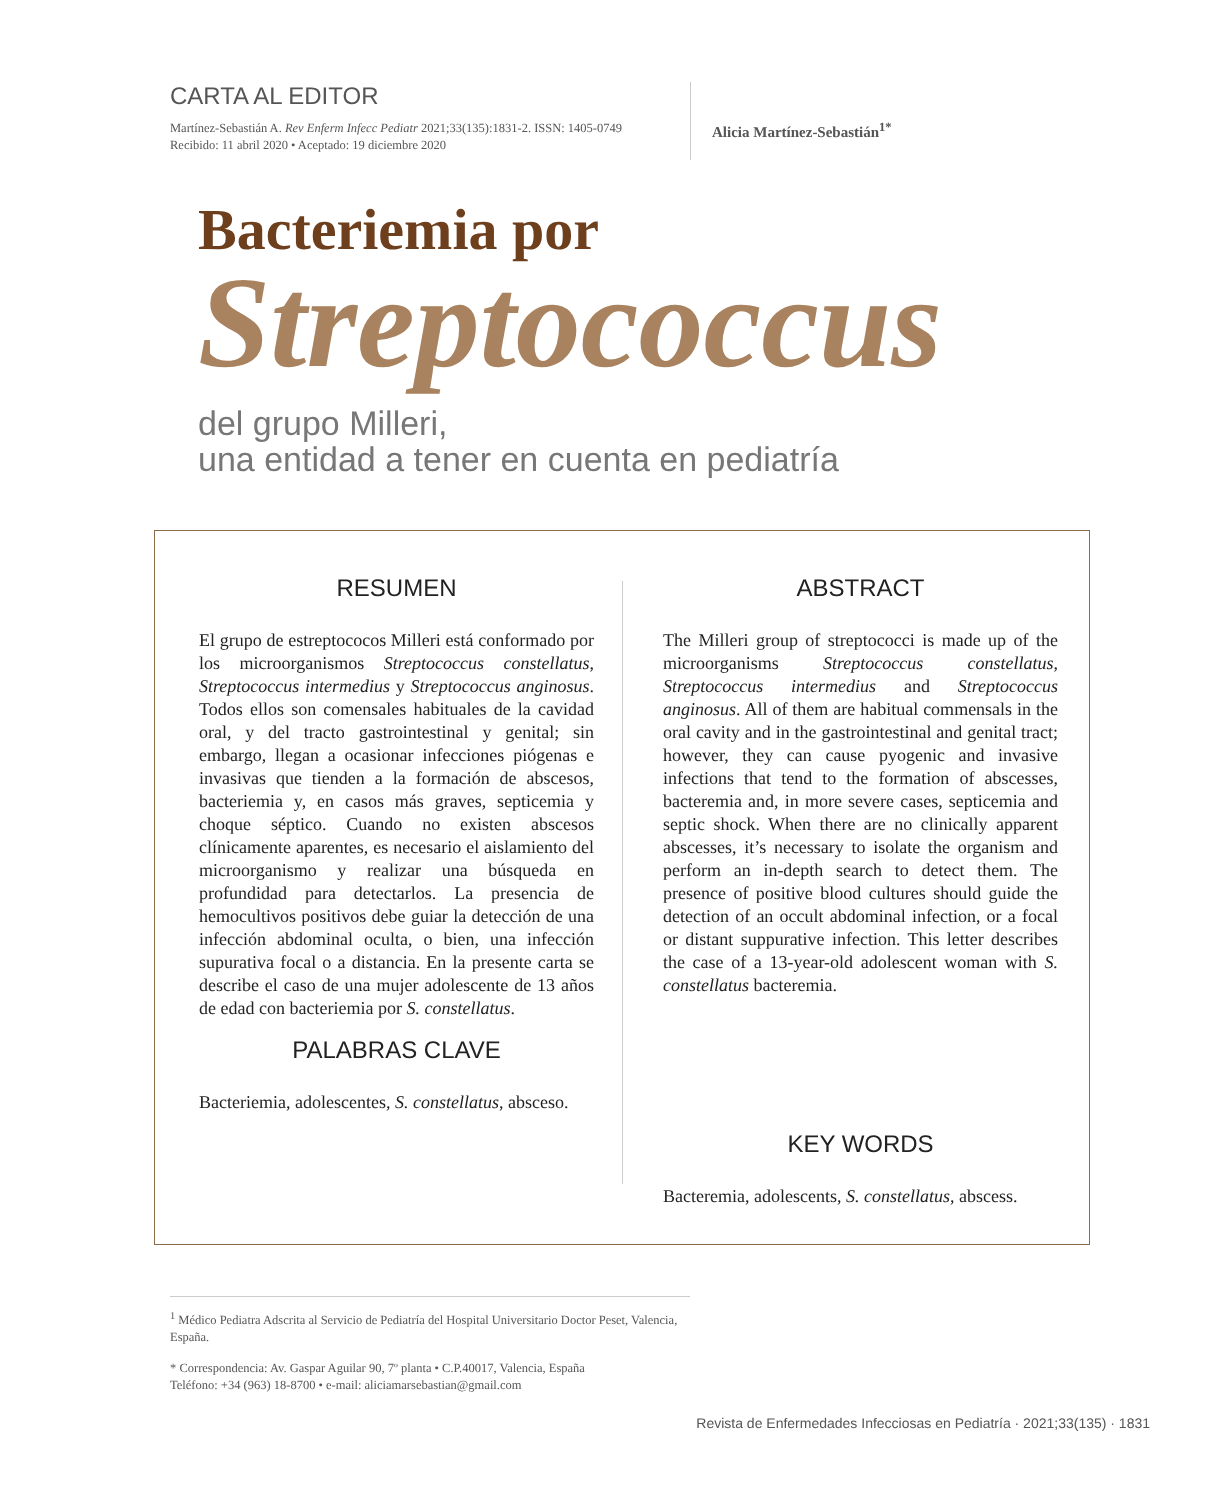CARTA AL EDITOR
Martínez-Sebastián A. Rev Enferm Infecc Pediatr 2021;33(135):1831-2. ISSN: 1405-0749
Recibido: 11 abril 2020 • Aceptado: 19 diciembre 2020
Alicia Martínez-Sebastián<sup>1*</sup>
Bacteriemia por
Streptococcus
del grupo Milleri,
una entidad a tener en cuenta en pediatría
RESUMEN
El grupo de estreptococos Milleri está conformado por los microorganismos Streptococcus constellatus, Streptococcus intermedius y Streptococcus anginosus. Todos ellos son comensales habituales de la cavidad oral, y del tracto gastrointestinal y genital; sin embargo, llegan a ocasionar infecciones piógenas e invasivas que tienden a la formación de abscesos, bacteriemia y, en casos más graves, septicemia y choque séptico. Cuando no existen abscesos clínicamente aparentes, es necesario el aislamiento del microorganismo y realizar una búsqueda en profundidad para detectarlos. La presencia de hemocultivos positivos debe guiar la detección de una infección abdominal oculta, o bien, una infección supurativa focal o a distancia. En la presente carta se describe el caso de una mujer adolescente de 13 años de edad con bacteriemia por S. constellatus.
PALABRAS CLAVE
Bacteriemia, adolescentes, S. constellatus, absceso.
ABSTRACT
The Milleri group of streptococci is made up of the microorganisms Streptococcus constellatus, Streptococcus intermedius and Streptococcus anginosus. All of them are habitual commensals in the oral cavity and in the gastrointestinal and genital tract; however, they can cause pyogenic and invasive infections that tend to the formation of abscesses, bacteremia and, in more severe cases, septicemia and septic shock. When there are no clinically apparent abscesses, it’s necessary to isolate the organism and perform an in-depth search to detect them. The presence of positive blood cultures should guide the detection of an occult abdominal infection, or a focal or distant suppurative infection. This letter describes the case of a 13-year-old adolescent woman with S. constellatus bacteremia.
KEY WORDS
Bacteremia, adolescents, S. constellatus, abscess.
<sup>1</sup> Médico Pediatra Adscrita al Servicio de Pediatría del Hospital Universitario Doctor Peset, Valencia, España.
* Correspondencia: Av. Gaspar Aguilar 90, 7º planta • C.P.40017, Valencia, España
Teléfono: +34 (963) 18-8700 • e-mail: aliciamarsebastian@gmail.com
Revista de Enfermedades Infecciosas en Pediatría · 2021;33(135) · 1831